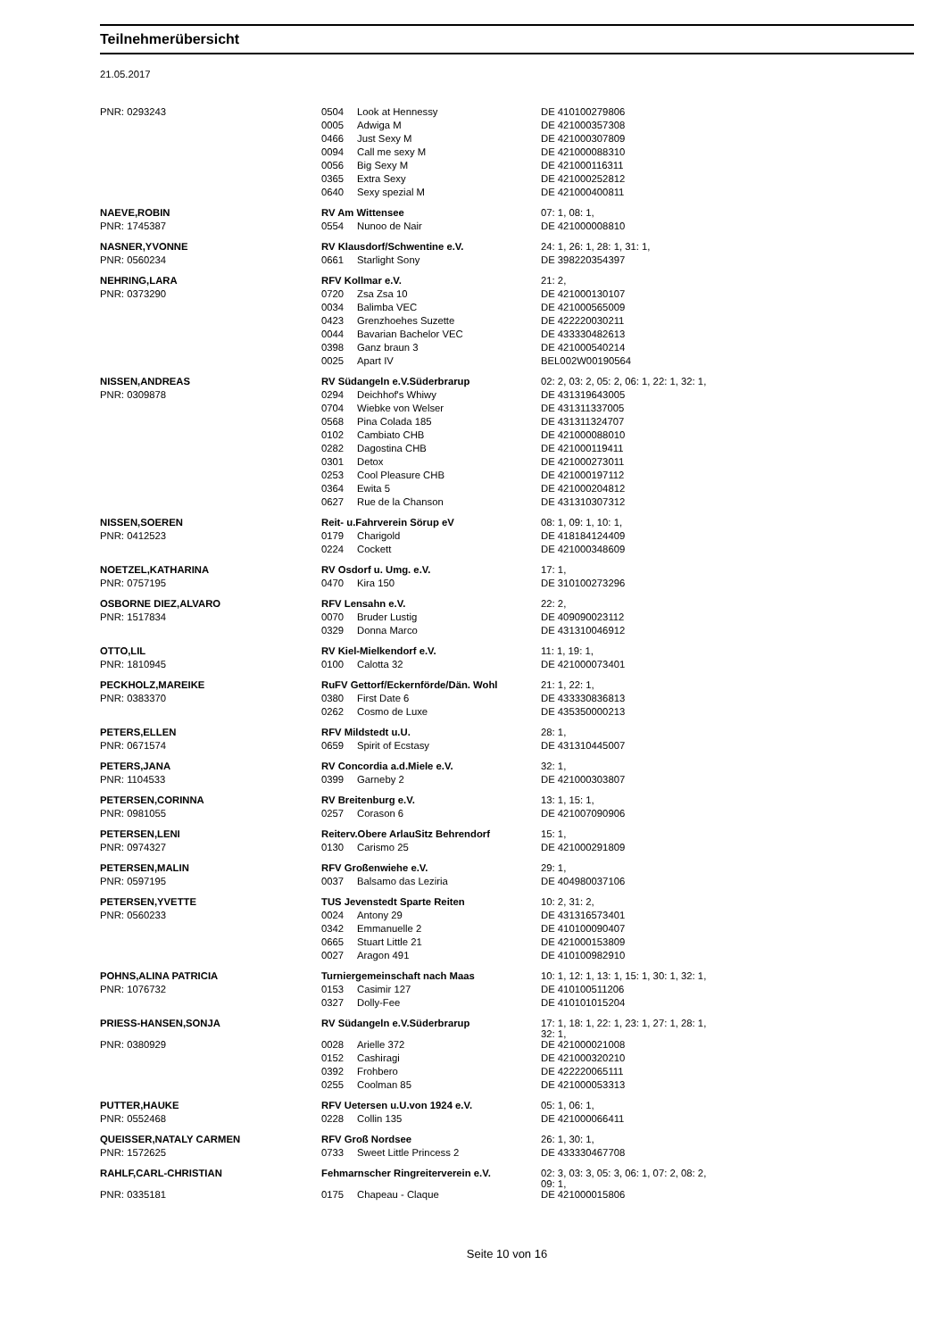Teilnehmerübersicht
21.05.2017
| PNR: 0293243 | 0504 | Look at Hennessy | DE 410100279806 |
| | 0005 | Adwiga M | DE 421000357308 |
| | 0466 | Just Sexy M | DE 421000307809 |
| | 0094 | Call me sexy M | DE 421000088310 |
| | 0056 | Big Sexy M | DE 421000116311 |
| | 0365 | Extra Sexy | DE 421000252812 |
| | 0640 | Sexy spezial M | DE 421000400811 |
| NAEVE,ROBIN | RV Am Wittensee | | 07: 1, 08: 1, |
| PNR: 1745387 | 0554 | Nunoo de Nair | DE 421000008810 |
| NASNER,YVONNE | RV Klausdorf/Schwentine e.V. | | 24: 1, 26: 1, 28: 1, 31: 1, |
| PNR: 0560234 | 0661 | Starlight Sony | DE 398220354397 |
| NEHRING,LARA | RFV Kollmar e.V. | | 21: 2, |
| PNR: 0373290 | 0720 | Zsa Zsa 10 | DE 421000130107 |
| | 0034 | Balimba VEC | DE 421000565009 |
| | 0423 | Grenzhoehes Suzette | DE 422220030211 |
| | 0044 | Bavarian Bachelor VEC | DE 433330482613 |
| | 0398 | Ganz braun 3 | DE 421000540214 |
| | 0025 | Apart IV | BEL002W00190564 |
| NISSEN,ANDREAS | RV Südangeln e.V.Süderbrarup | | 02: 2, 03: 2, 05: 2, 06: 1, 22: 1, 32: 1, |
| PNR: 0309878 | 0294 | Deichhof's Whiwy | DE 431319643005 |
| | 0704 | Wiebke von Welser | DE 431311337005 |
| | 0568 | Pina Colada 185 | DE 431311324707 |
| | 0102 | Cambiato CHB | DE 421000088010 |
| | 0282 | Dagostina CHB | DE 421000119411 |
| | 0301 | Detox | DE 421000273011 |
| | 0253 | Cool Pleasure CHB | DE 421000197112 |
| | 0364 | Ewita 5 | DE 421000204812 |
| | 0627 | Rue de la Chanson | DE 431310307312 |
| NISSEN,SOEREN | Reit- u.Fahrverein Sörup eV | | 08: 1, 09: 1, 10: 1, |
| PNR: 0412523 | 0179 | Charigold | DE 418184124409 |
| | 0224 | Cockett | DE 421000348609 |
| NOETZEL,KATHARINA | RV Osdorf u. Umg. e.V. | | 17: 1, |
| PNR: 0757195 | 0470 | Kira 150 | DE 310100273296 |
| OSBORNE DIEZ,ALVARO | RFV Lensahn e.V. | | 22: 2, |
| PNR: 1517834 | 0070 | Bruder Lustig | DE 409090023112 |
| | 0329 | Donna Marco | DE 431310046912 |
| OTTO,LIL | RV Kiel-Mielkendorf e.V. | | 11: 1, 19: 1, |
| PNR: 1810945 | 0100 | Calotta 32 | DE 421000073401 |
| PECKHOLZ,MAREIKE | RuFV Gettorf/Eckernförde/Dän. Wohl | | 21: 1, 22: 1, |
| PNR: 0383370 | 0380 | First Date 6 | DE 433330836813 |
| | 0262 | Cosmo de Luxe | DE 435350000213 |
| PETERS,ELLEN | RFV Mildstedt u.U. | | 28: 1, |
| PNR: 0671574 | 0659 | Spirit of Ecstasy | DE 431310445007 |
| PETERS,JANA | RV Concordia a.d.Miele e.V. | | 32: 1, |
| PNR: 1104533 | 0399 | Garneby 2 | DE 421000303807 |
| PETERSEN,CORINNA | RV Breitenburg e.V. | | 13: 1, 15: 1, |
| PNR: 0981055 | 0257 | Corason 6 | DE 421007090906 |
| PETERSEN,LENI | Reiterv.Obere ArlauSitz Behrendorf | | 15: 1, |
| PNR: 0974327 | 0130 | Carismo 25 | DE 421000291809 |
| PETERSEN,MALIN | RFV Großenwiehe e.V. | | 29: 1, |
| PNR: 0597195 | 0037 | Balsamo das Leziria | DE 404980037106 |
| PETERSEN,YVETTE | TUS Jevenstedt Sparte Reiten | | 10: 2, 31: 2, |
| PNR: 0560233 | 0024 | Antony 29 | DE 431316573401 |
| | 0342 | Emmanuelle 2 | DE 410100090407 |
| | 0665 | Stuart Little 21 | DE 421000153809 |
| | 0027 | Aragon 491 | DE 410100982910 |
| POHNS,ALINA PATRICIA | Turniergemeinschaft nach Maas | | 10: 1, 12: 1, 13: 1, 15: 1, 30: 1, 32: 1, |
| PNR: 1076732 | 0153 | Casimir 127 | DE 410100511206 |
| | 0327 | Dolly-Fee | DE 410101015204 |
| PRIESS-HANSEN,SONJA | RV Südangeln e.V.Süderbrarup | | 17: 1, 18: 1, 22: 1, 23: 1, 27: 1, 28: 1, 32: 1, |
| PNR: 0380929 | 0028 | Arielle 372 | DE 421000021008 |
| | 0152 | Cashiragi | DE 421000320210 |
| | 0392 | Frohbero | DE 422220065111 |
| | 0255 | Coolman 85 | DE 421000053313 |
| PUTTER,HAUKE | RFV Uetersen u.U.von 1924 e.V. | | 05: 1, 06: 1, |
| PNR: 0552468 | 0228 | Collin 135 | DE 421000066411 |
| QUEISSER,NATALY CARMEN | RFV Groß Nordsee | | 26: 1, 30: 1, |
| PNR: 1572625 | 0733 | Sweet Little Princess 2 | DE 433330467708 |
| RAHLF,CARL-CHRISTIAN | Fehmarnscher Ringreiterverein e.V. | | 02: 3, 03: 3, 05: 3, 06: 1, 07: 2, 08: 2, 09: 1, |
| PNR: 0335181 | 0175 | Chapeau - Claque | DE 421000015806 |
Seite 10 von 16